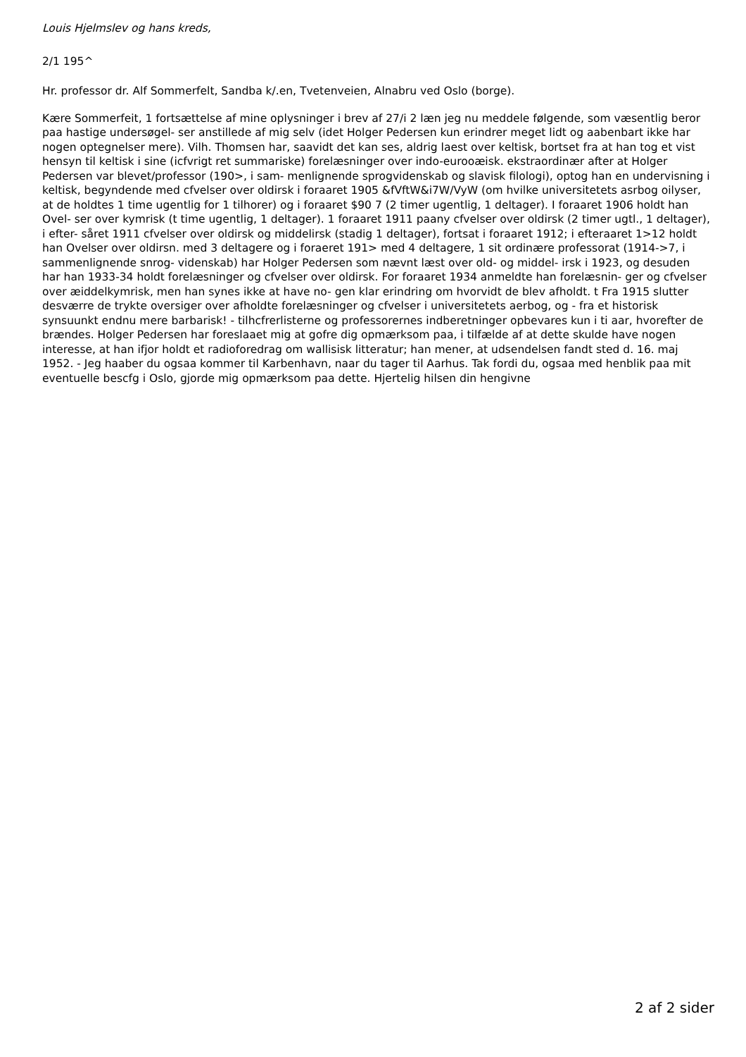Louis Hjelmslev og hans kreds,
2/1 195^
Hr. professor dr. Alf Sommerfelt, Sandba k/.en, Tvetenveien, Alnabru ved Oslo (borge).
Kære Sommerfeit, 1 fortsættelse af mine oplysninger i brev af 27/i 2 læn jeg nu meddele følgende, som væsentlig beror paa hastige undersøgel- ser anstillede af mig selv (idet Holger Pedersen kun erindrer meget lidt og aabenbart ikke har nogen optegnelser mere). Vilh. Thomsen har, saavidt det kan ses, aldrig laest over keltisk, bortset fra at han tog et vist hensyn til keltisk i sine (icfvrigt ret summariske) forelæsninger over indo-eurooæisk. ekstraordinær after at Holger Pedersen var blevet/professor (190>, i sam- menlignende sprogvidenskab og slavisk filologi), optog han en undervisning i keltisk, begyndende med cfvelser over oldirsk i foraaret 1905 &fVftW&i7W/VyW (om hvilke universitetets asrbog oilyser, at de holdtes 1 time ugentlig for 1 tilhorer) og i foraaret $90 7 (2 timer ugentlig, 1 deltager). I foraaret 1906 holdt han Ovel- ser over kymrisk (t time ugentlig, 1 deltager). 1 foraaret 1911 paany cfvelser over oldirsk (2 timer ugtl., 1 deltager), i efter- såret 1911 cfvelser over oldirsk og middelirsk (stadig 1 deltager), fortsat i foraaret 1912; i efteraaret 1>12 holdt han Ovelser over oldirsn. med 3 deltagere og i foraeret 191> med 4 deltagere, 1 sit ordinære professorat (1914->7, i sammenlignende snrog- videnskab) har Holger Pedersen som nævnt læst over old- og middel- irsk i 1923, og desuden har han 1933-34 holdt forelæsninger og cfvelser over oldirsk. For foraaret 1934 anmeldte han forelæsnin- ger og cfvelser over æiddelkymrisk, men han synes ikke at have no- gen klar erindring om hvorvidt de blev afholdt. t Fra 1915 slutter desværre de trykte oversiger over afholdte forelæsninger og cfvelser i universitetets aerbog, og - fra et historisk synsuunkt endnu mere barbarisk! - tilhcfrerlisterne og professorernes indberetninger opbevares kun i ti aar, hvorefter de brændes. Holger Pedersen har foreslaaet mig at gofre dig opmærksom paa, i tilfælde af at dette skulde have nogen interesse, at han ifjor holdt et radioforedrag om wallisisk litteratur; han mener, at udsendelsen fandt sted d. 16. maj 1952. - Jeg haaber du ogsaa kommer til Karbenhavn, naar du tager til Aarhus. Tak fordi du, ogsaa med henblik paa mit eventuelle bescfg i Oslo, gjorde mig opmærksom paa dette. Hjertelig hilsen din hengivne
2 af 2 sider